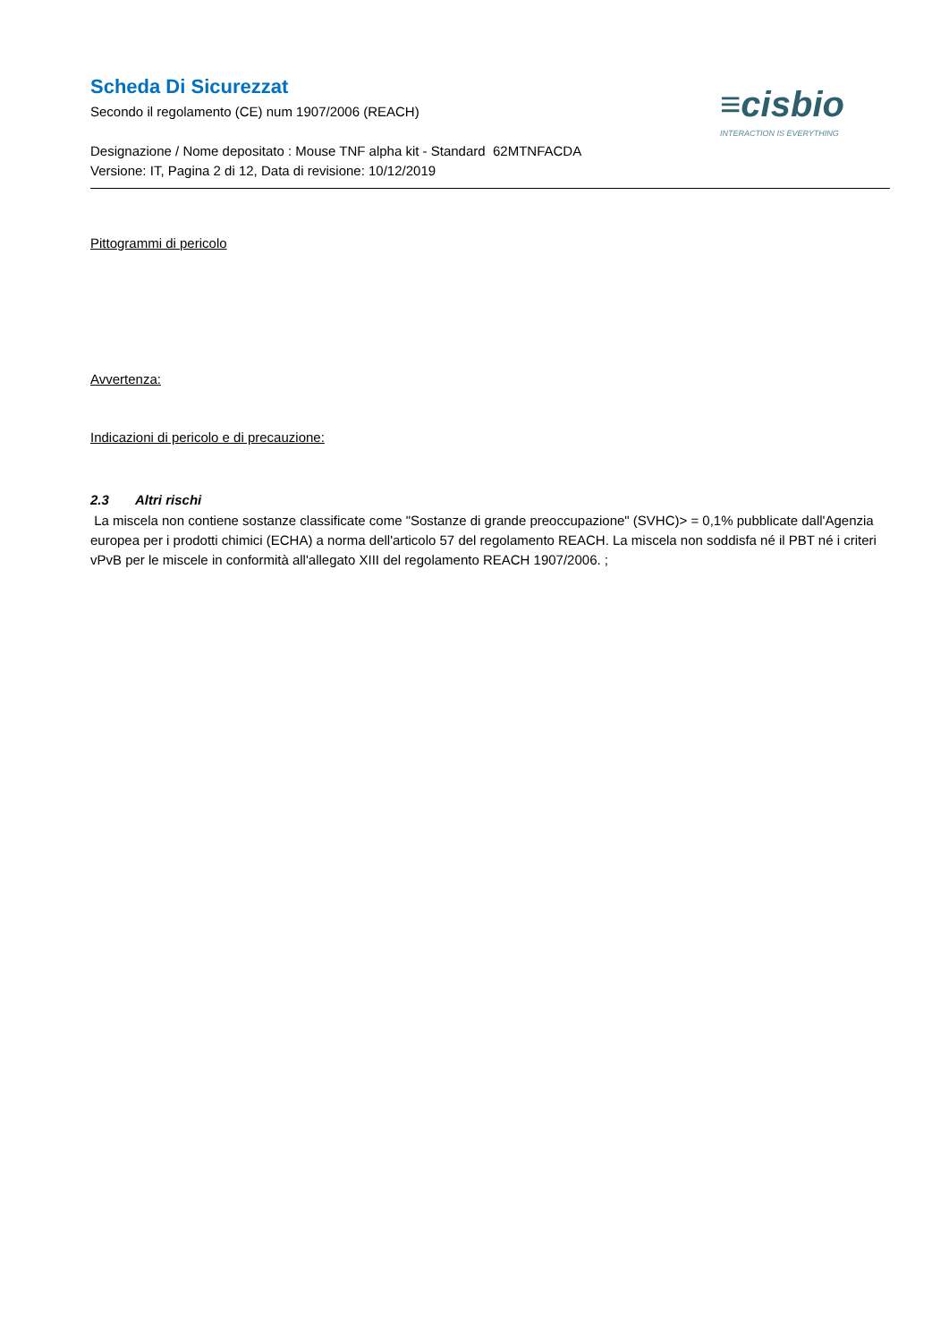Scheda Di Sicurezzat
Secondo il regolamento (CE) num 1907/2006 (REACH)
Designazione / Nome depositato : Mouse TNF alpha kit - Standard 62MTNFACDA
Versione: IT, Pagina 2 di 12, Data di revisione: 10/12/2019
≡cisbio
INTERACTION IS EVERYTHING
Pittogrammi di pericolo
Avvertenza:
Indicazioni di pericolo e di precauzione:
2.3 Altri rischi
La miscela non contiene sostanze classificate come "Sostanze di grande preoccupazione" (SVHC)> = 0,1% pubblicate dall'Agenzia europea per i prodotti chimici (ECHA) a norma dell'articolo 57 del regolamento REACH. La miscela non soddisfa né il PBT né i criteri vPvB per le miscele in conformità all'allegato XIII del regolamento REACH 1907/2006. ;